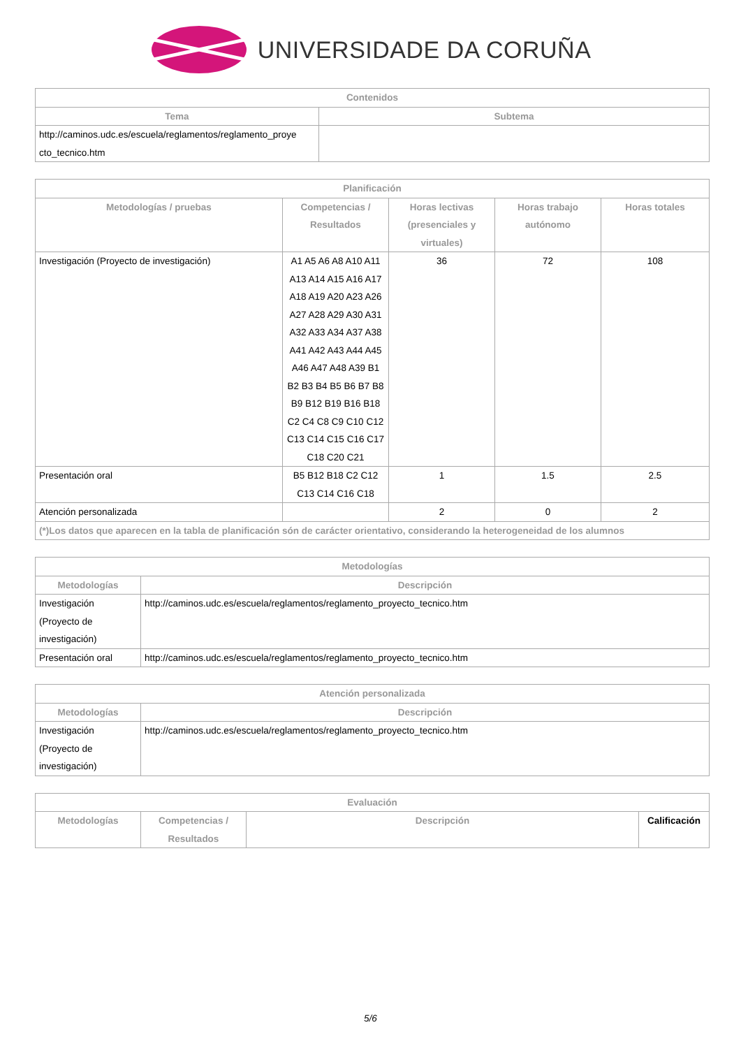UNIVERSIDADE DA CORUÑA
| Contenidos | |
| --- | --- |
| Tema | Subtema |
| http://caminos.udc.es/escuela/reglamentos/reglamento_proye cto_tecnico.htm | |
| Planificación | | | | |
| --- | --- | --- | --- | --- |
| Metodologías / pruebas | Competencias / Resultados | Horas lectivas (presenciales y virtuales) | Horas trabajo autónomo | Horas totales |
| Investigación (Proyecto de investigación) | A1 A5 A6 A8 A10 A11 A13 A14 A15 A16 A17 A18 A19 A20 A23 A26 A27 A28 A29 A30 A31 A32 A33 A34 A37 A38 A41 A42 A43 A44 A45 A46 A47 A48 A39 B1 B2 B3 B4 B5 B6 B7 B8 B9 B12 B19 B16 B18 C2 C4 C8 C9 C10 C12 C13 C14 C15 C16 C17 C18 C20 C21 | 36 | 72 | 108 |
| Presentación oral | B5 B12 B18 C2 C12 C13 C14 C16 C18 | 1 | 1.5 | 2.5 |
| Atención personalizada | | 2 | 0 | 2 |
| (*)Los datos que aparecen en la tabla de planificación són de carácter orientativo, considerando la heterogeneidad de los alumnos | | | | |
| Metodologías | |
| --- | --- |
| Metodologías | Descripción |
| Investigación (Proyecto de investigación) | http://caminos.udc.es/escuela/reglamentos/reglamento_proyecto_tecnico.htm |
| Presentación oral | http://caminos.udc.es/escuela/reglamentos/reglamento_proyecto_tecnico.htm |
| Atención personalizada | |
| --- | --- |
| Metodologías | Descripción |
| Investigación (Proyecto de investigación) | http://caminos.udc.es/escuela/reglamentos/reglamento_proyecto_tecnico.htm |
| Evaluación | | | |
| --- | --- | --- | --- |
| Metodologías | Competencias / Resultados | Descripción | Calificación |
5/6